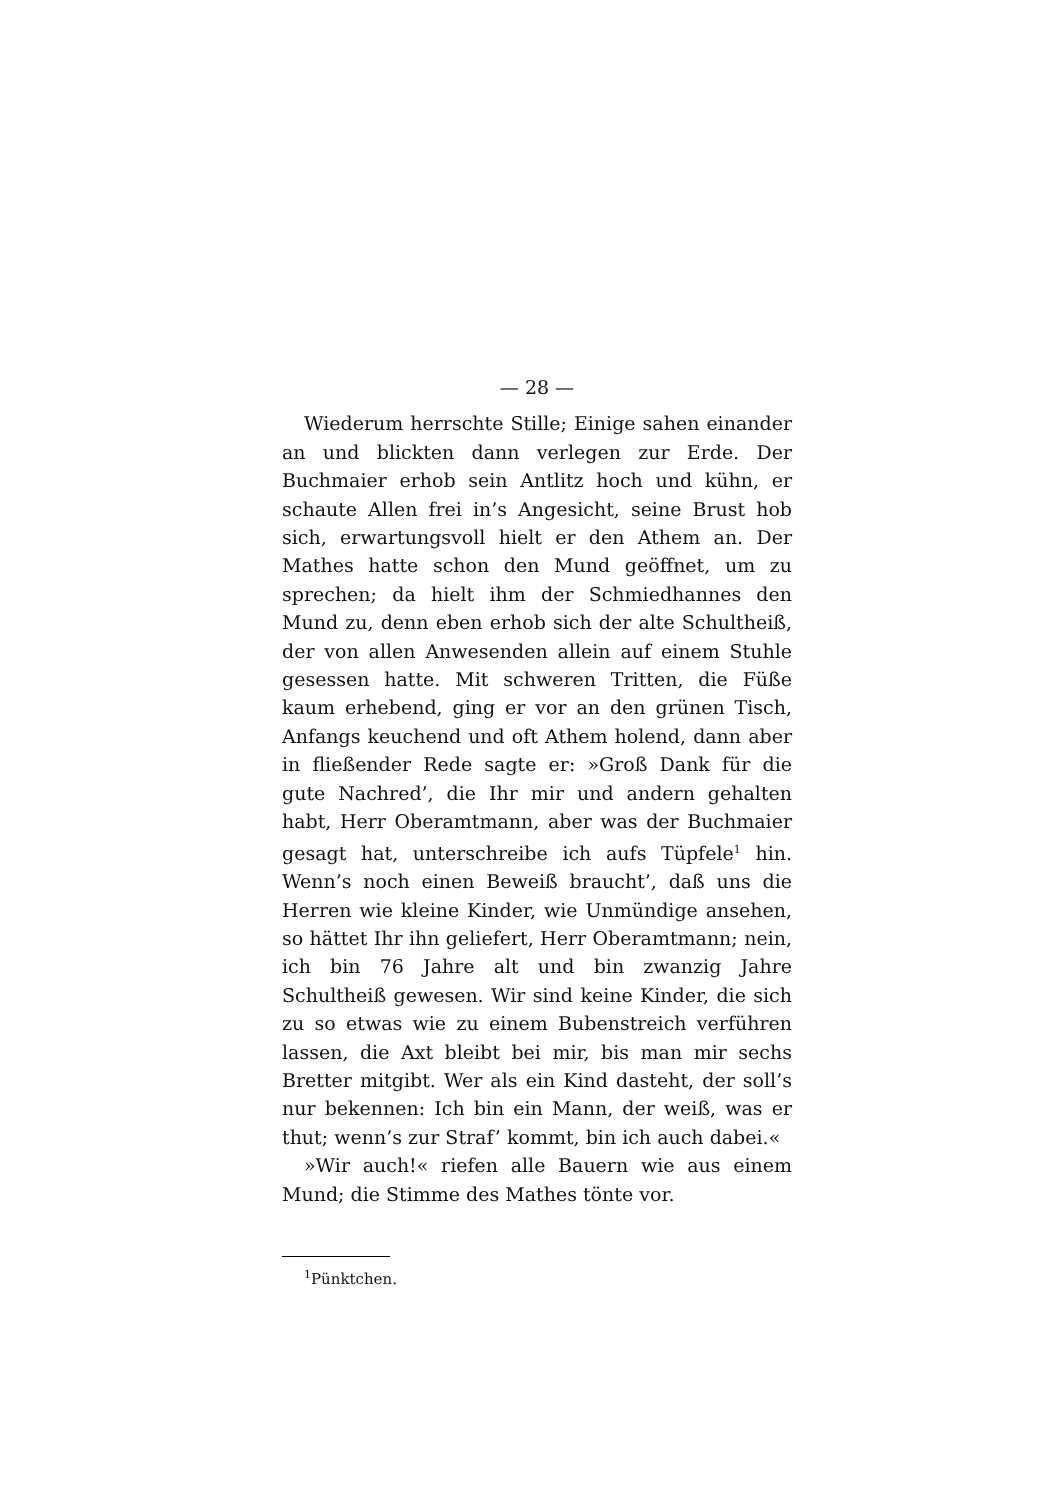— 28 —
Wiederum herrschte Stille; Einige sahen einander an und blickten dann verlegen zur Erde. Der Buchmaier erhob sein Antlitz hoch und kühn, er schaute Allen frei in’s Angesicht, seine Brust hob sich, erwartungsvoll hielt er den Athem an. Der Mathes hatte schon den Mund geöffnet, um zu sprechen; da hielt ihm der Schmiedhannes den Mund zu, denn eben erhob sich der alte Schultheiß, der von allen Anwesenden allein auf einem Stuhle gesessen hatte. Mit schweren Tritten, die Füße kaum erhebend, ging er vor an den grünen Tisch, Anfangs keuchend und oft Athem holend, dann aber in fließender Rede sagte er: »Groß Dank für die gute Nachred’, die Ihr mir und andern gehalten habt, Herr Oberamtmann, aber was der Buchmaier gesagt hat, unterschreibe ich aufs Tüpfele<sup>1</sup> hin. Wenn’s noch einen Beweiß braucht’, daß uns die Herren wie kleine Kinder, wie Unmündige ansehen, so hättet Ihr ihn geliefert, Herr Oberamtmann; nein, ich bin 76 Jahre alt und bin zwanzig Jahre Schultheiß gewesen. Wir sind keine Kinder, die sich zu so etwas wie zu einem Bubenstreich verführen lassen, die Axt bleibt bei mir, bis man mir sechs Bretter mitgibt. Wer als ein Kind dasteht, der soll’s nur bekennen: Ich bin ein Mann, der weiß, was er thut; wenn’s zur Straf’ kommt, bin ich auch dabei.«
»Wir auch!« riefen alle Bauern wie aus einem Mund; die Stimme des Mathes tönte vor.
<sup>1</sup> Pünktchen.